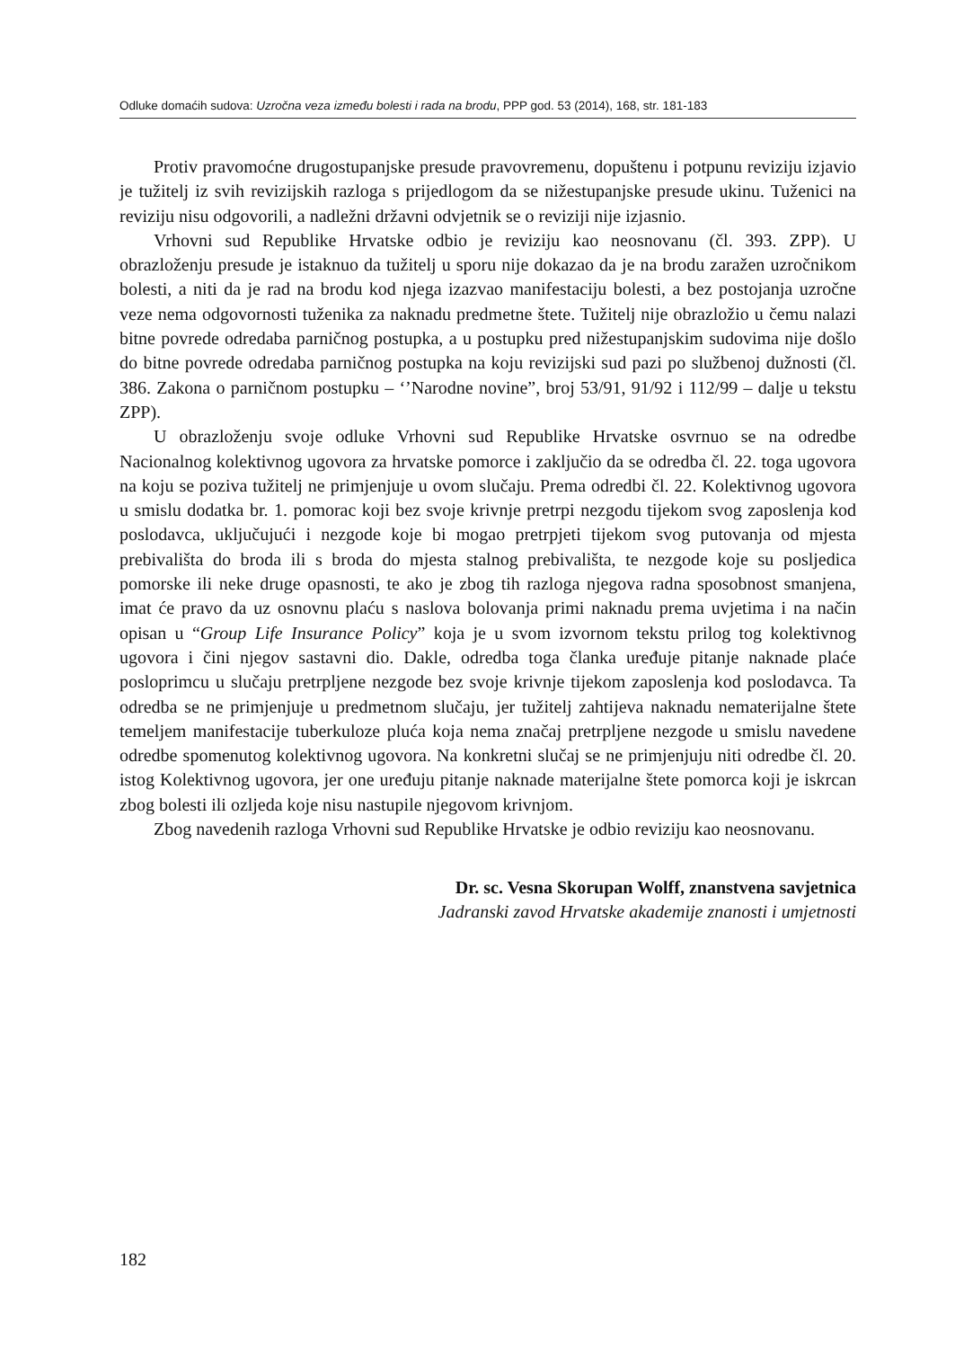Odluke domaćih sudova: Uzročna veza između bolesti i rada na brodu, PPP god. 53 (2014), 168, str. 181-183
Protiv pravomoćne drugostupanjske presude pravovremenu, dopuštenu i potpunu reviziju izjavio je tužitelj iz svih revizijskih razloga s prijedlogom da se nižestupanjske presude ukinu. Tuženici na reviziju nisu odgovorili, a nadležni državni odvjetnik se o reviziji nije izjasnio.
Vrhovni sud Republike Hrvatske odbio je reviziju kao neosnovanu (čl. 393. ZPP). U obrazloženju presude je istaknuo da tužitelj u sporu nije dokazao da je na brodu zaražen uzročnikom bolesti, a niti da je rad na brodu kod njega izazvao manifestaciju bolesti, a bez postojanja uzročne veze nema odgovornosti tuženika za naknadu predmetne štete. Tužitelj nije obrazložio u čemu nalazi bitne povrede odredaba parničnog postupka, a u postupku pred nižestupanjskim sudovima nije došlo do bitne povrede odredaba parničnog postupka na koju revizijski sud pazi po službenoj dužnosti (čl. 386. Zakona o parničnom postupku – ‘’Narodne novine”, broj 53/91, 91/92 i 112/99 – dalje u tekstu ZPP).
U obrazloženju svoje odluke Vrhovni sud Republike Hrvatske osvrnuo se na odredbe Nacionalnog kolektivnog ugovora za hrvatske pomorce i zaključio da se odredba čl. 22. toga ugovora na koju se poziva tužitelj ne primjenjuje u ovom slučaju. Prema odredbi čl. 22. Kolektivnog ugovora u smislu dodatka br. 1. pomorac koji bez svoje krivnje pretrpi nezgodu tijekom svog zaposlenja kod poslodavca, uključujući i nezgode koje bi mogao pretrpjeti tijekom svog putovanja od mjesta prebivališta do broda ili s broda do mjesta stalnog prebivališta, te nezgode koje su posljedica pomorske ili neke druge opasnosti, te ako je zbog tih razloga njegova radna sposobnost smanjena, imat će pravo da uz osnovnu plaću s naslova bolovanja primi naknadu prema uvjetima i na način opisan u “Group Life Insurance Policy” koja je u svom izvornom tekstu prilog tog kolektivnog ugovora i čini njegov sastavni dio. Dakle, odredba toga članka uređuje pitanje naknade plaće posloprimcu u slučaju pretrpljene nezgode bez svoje krivnje tijekom zaposlenja kod poslodavca. Ta odredba se ne primjenjuje u predmetnom slučaju, jer tužitelj zahtijeva naknadu nematerijalne štete temeljem manifestacije tuberkuloze pluća koja nema značaj pretrpljene nezgode u smislu navedene odredbe spomenutog kolektivnog ugovora. Na konkretni slučaj se ne primjenjuju niti odredbe čl. 20. istog Kolektivnog ugovora, jer one uređuju pitanje naknade materijalne štete pomorca koji je iskrcan zbog bolesti ili ozljeda koje nisu nastupile njegovom krivnjom.
Zbog navedenih razloga Vrhovni sud Republike Hrvatske je odbio reviziju kao neosnovanu.
Dr. sc. Vesna Skorupan Wolff, znanstvena savjetnica
Jadranski zavod Hrvatske akademije znanosti i umjetnosti
182